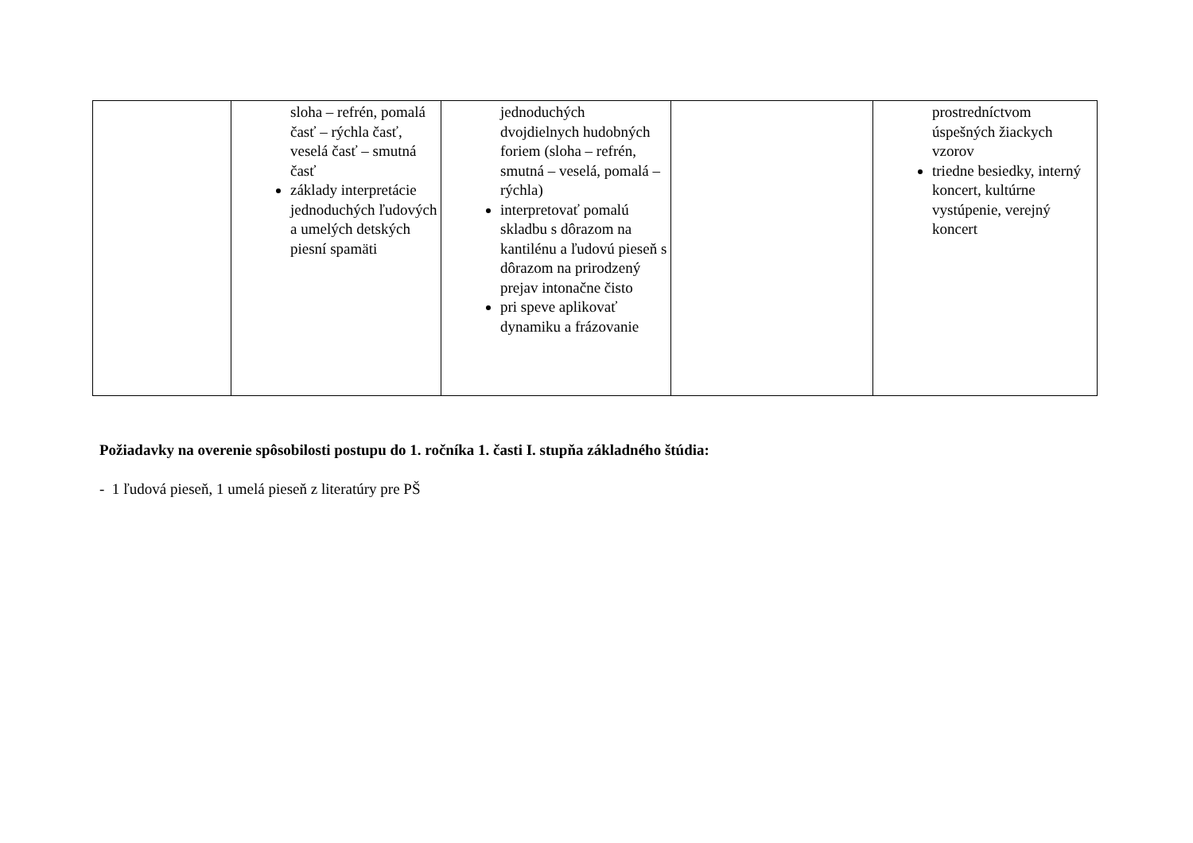| | sloha – refrén, pomalá časť – rýchla časť, veselá časť – smutná časť základy interpretácie jednoduchých ľudových a umelých detských piesní spamäti | jednoduchých dvojdielnych hudobných foriem (sloha – refrén, smutná – veselá, pomalá – rýchla) interpretovať pomalú skladbu s dôrazom na kantilénu a ľudovú pieseň s dôrazom na prirodzený prejav intonačne čisto pri speve aplikovať dynamiku a frázovanie | | prostredníctvom úspešných žiackych vzorov triedne besiedky, interný koncert, kultúrne vystúpenie, verejný koncert |
Požiadavky na overenie spôsobilosti postupu do 1. ročníka 1. časti I. stupňa základného štúdia:
- 1 ľudová pieseň, 1 umelá pieseň z literatúry pre PŠ